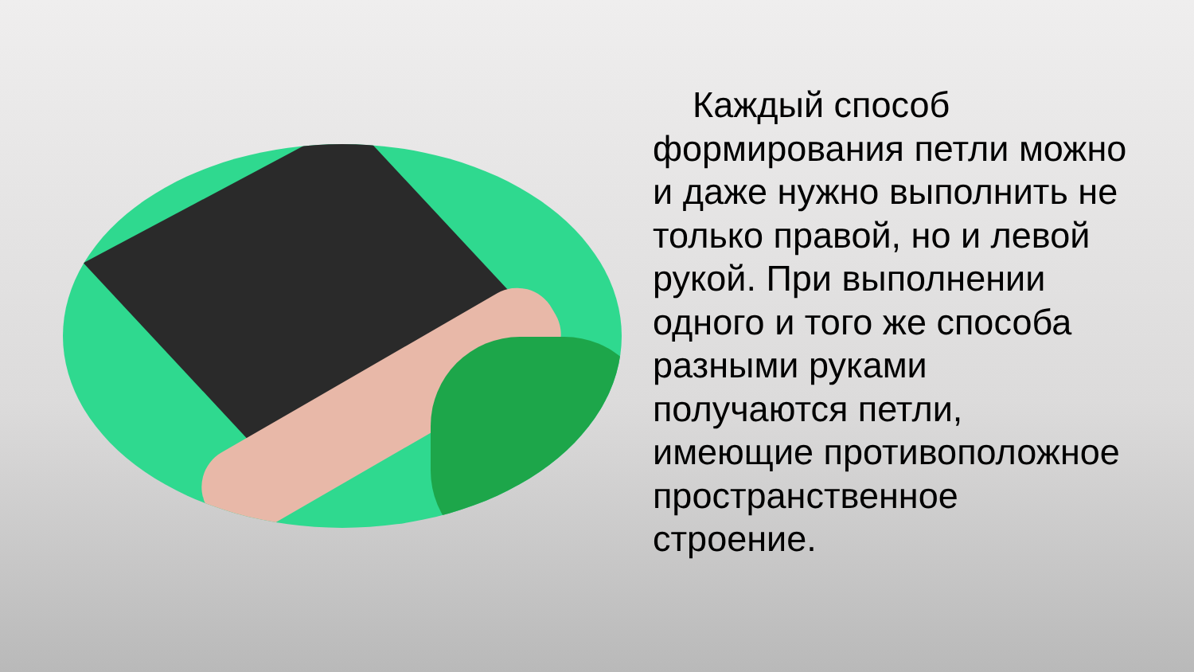Каждый способ формирования петли можно и даже нужно выполнить не только правой, но и левой рукой. При выполнении одного и того же способа разными руками получаются петли, имеющие противоположное пространственное строение.